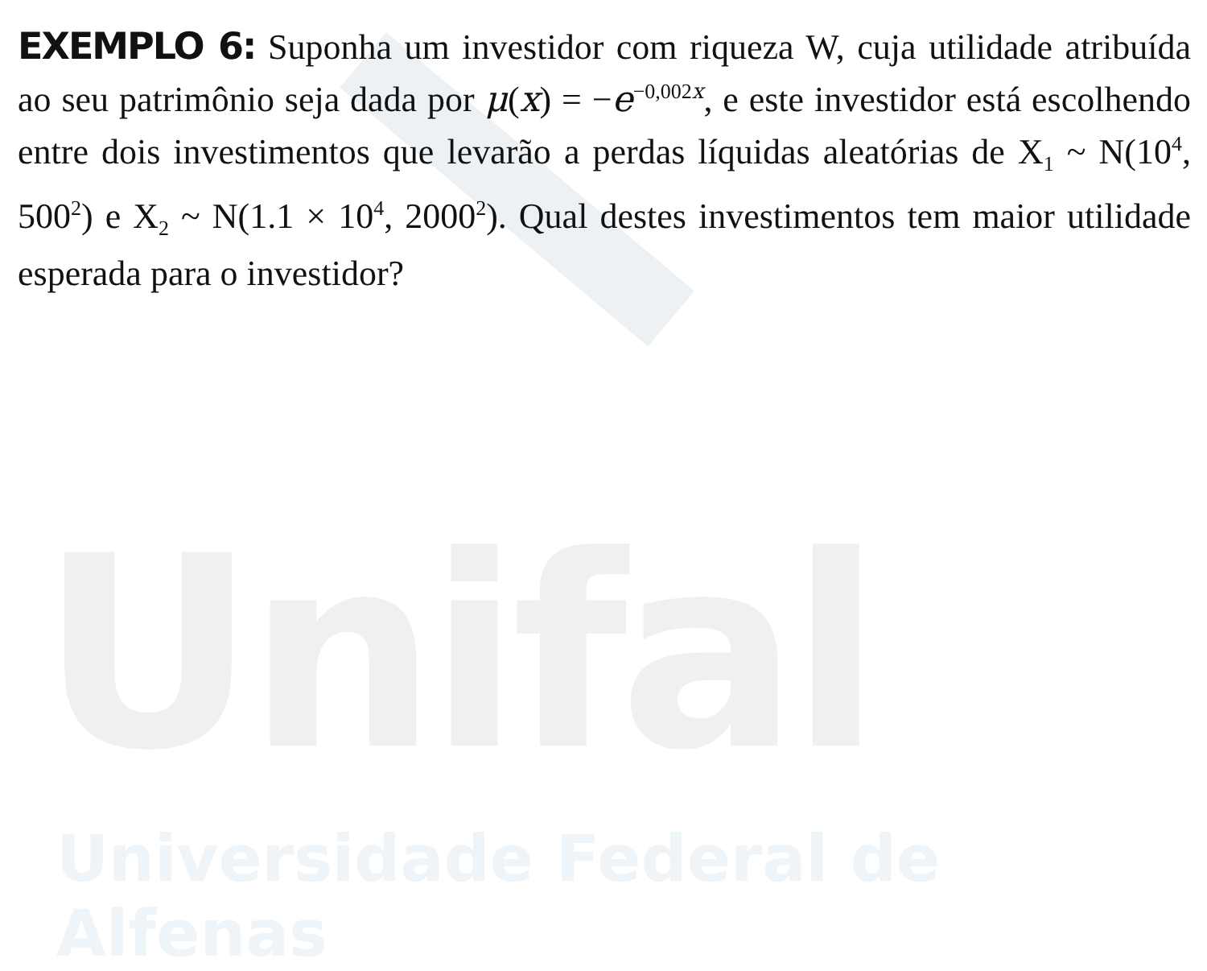Unifal
Universidade Federal de Alfenas
EXEMPLO 6: Suponha um investidor com riqueza W, cuja utilidade atribuída ao seu patrimônio seja dada por μ(x) = −e<sup>−0,002x</sup>, e este investidor está escolhendo entre dois investimentos que levarão a perdas líquidas aleatórias de X<sub>1</sub> ~ N(10<sup>4</sup>, 500<sup>2</sup>) e X<sub>2</sub> ~ N(1.1 × 10<sup>4</sup>, 2000<sup>2</sup>). Qual destes investimentos tem maior utilidade esperada para o investidor?